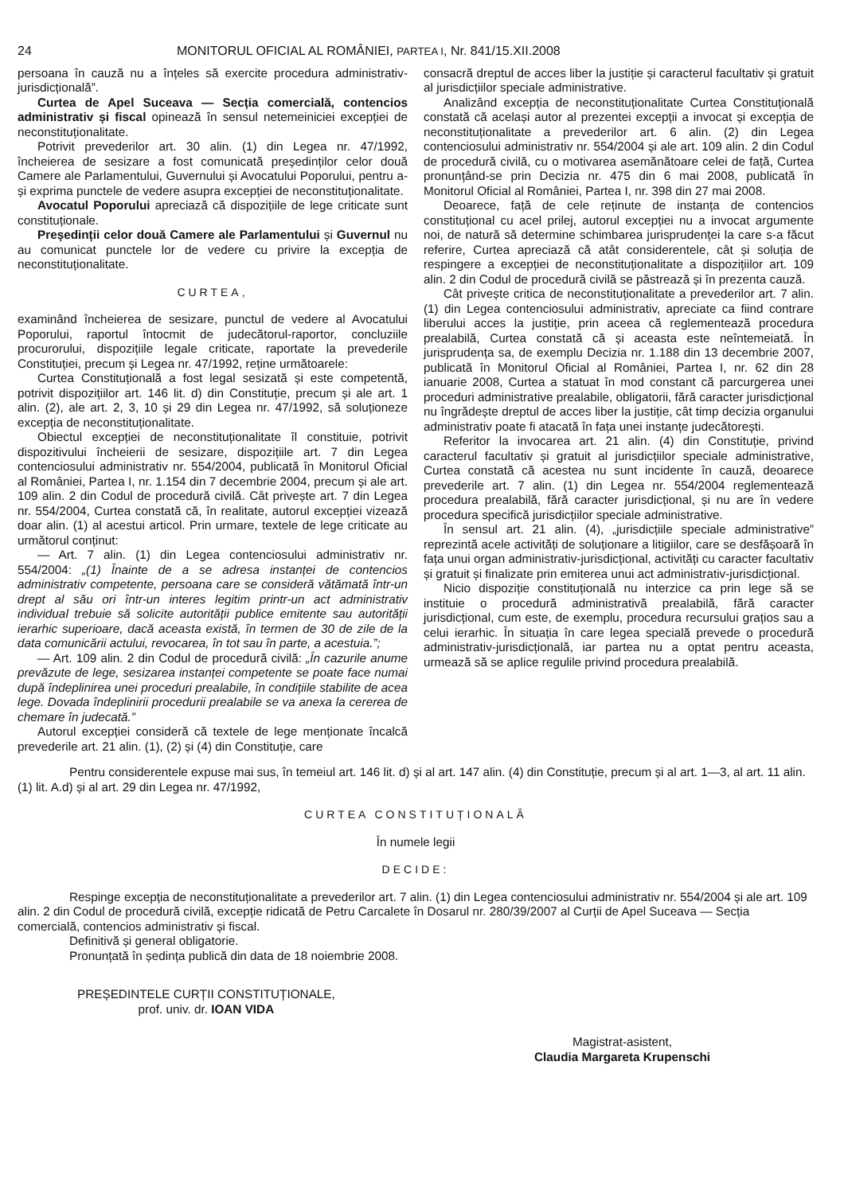24 MONITORUL OFICIAL AL ROMÂNIEI, PARTEA I, Nr. 841/15.XII.2008
persoana în cauză nu a înțeles să exercite procedura administrativ-jurisdicțională”.
Curtea de Apel Suceava — Secția comercială, contencios administrativ și fiscal opinează în sensul netemeiniciei excepției de neconstituționalitate.
Potrivit prevederilor art. 30 alin. (1) din Legea nr. 47/1992, încheierea de sesizare a fost comunicată președinților celor două Camere ale Parlamentului, Guvernului și Avocatului Poporului, pentru a-și exprima punctele de vedere asupra excepției de neconstituționalitate.
Avocatul Poporului apreciază că dispozițiile de lege criticate sunt constituționale.
Președinții celor două Camere ale Parlamentului și Guvernul nu au comunicat punctele lor de vedere cu privire la excepția de neconstituționalitate.
CURTEA,
examinând încheierea de sesizare, punctul de vedere al Avocatului Poporului, raportul întocmit de judecătorul-raportor, concluziile procurorului, dispozițiile legale criticate, raportate la prevederile Constituției, precum și Legea nr. 47/1992, reține următoarele:
Curtea Constituțională a fost legal sesizată și este competentă, potrivit dispozițiilor art. 146 lit. d) din Constituție, precum și ale art. 1 alin. (2), ale art. 2, 3, 10 și 29 din Legea nr. 47/1992, să soluționeze excepția de neconstituționalitate.
Obiectul excepției de neconstituționalitate îl constituie, potrivit dispozitivului încheierii de sesizare, dispozițiile art. 7 din Legea contenciosului administrativ nr. 554/2004, publicată în Monitorul Oficial al României, Partea I, nr. 1.154 din 7 decembrie 2004, precum și ale art. 109 alin. 2 din Codul de procedură civilă. Cât privește art. 7 din Legea nr. 554/2004, Curtea constată că, în realitate, autorul excepției vizează doar alin. (1) al acestui articol. Prin urmare, textele de lege criticate au următorul conținut:
— Art. 7 alin. (1) din Legea contenciosului administrativ nr. 554/2004: „(1) Înainte de a se adresa instanței de contencios administrativ competente, persoana care se consideră vătămată într-un drept al său ori într-un interes legitim printr-un act administrativ individual trebuie să solicite autorității publice emitente sau autorității ierarhic superioare, dacă aceasta există, în termen de 30 de zile de la data comunicării actului, revocarea, în tot sau în parte, a acestuia.”;
— Art. 109 alin. 2 din Codul de procedură civilă: „În cazurile anume prevăzute de lege, sesizarea instanței competente se poate face numai după îndeplinirea unei proceduri prealabile, în condițiile stabilite de acea lege. Dovada îndeplinirii procedurii prealabile se va anexa la cererea de chemare în judecată.”
Autorul excepției consideră că textele de lege menționate încalcă prevederile art. 21 alin. (1), (2) și (4) din Constituție, care
consacră dreptul de acces liber la justiție și caracterul facultativ și gratuit al jurisdicțiilor speciale administrative.
Analizând excepția de neconstituționalitate Curtea Constituțională constată că același autor al prezentei excepții a invocat și excepția de neconstituționalitate a prevederilor art. 6 alin. (2) din Legea contenciosului administrativ nr. 554/2004 și ale art. 109 alin. 2 din Codul de procedură civilă, cu o motivarea asemănătoare celei de față, Curtea pronunțând-se prin Decizia nr. 475 din 6 mai 2008, publicată în Monitorul Oficial al României, Partea I, nr. 398 din 27 mai 2008.
Deoarece, față de cele reținute de instanța de contencios constituțional cu acel prilej, autorul excepției nu a invocat argumente noi, de natură să determine schimbarea jurisprudenței la care s-a făcut referire, Curtea apreciază că atât considerentele, cât și soluția de respingere a excepției de neconstituționalitate a dispozițiilor art. 109 alin. 2 din Codul de procedură civilă se păstrează și în prezenta cauză.
Cât privește critica de neconstituționalitate a prevederilor art. 7 alin. (1) din Legea contenciosului administrativ, apreciate ca fiind contrare liberului acces la justiție, prin aceea că reglementează procedura prealabilă, Curtea constată că și aceasta este neîntemeiată. În jurisprudența sa, de exemplu Decizia nr. 1.188 din 13 decembrie 2007, publicată în Monitorul Oficial al României, Partea I, nr. 62 din 28 ianuarie 2008, Curtea a statuat în mod constant că parcurgerea unei proceduri administrative prealabile, obligatorii, fără caracter jurisdicțional nu îngrădește dreptul de acces liber la justiție, cât timp decizia organului administrativ poate fi atacată în fața unei instanțe judecătorești.
Referitor la invocarea art. 21 alin. (4) din Constituție, privind caracterul facultativ și gratuit al jurisdicțiilor speciale administrative, Curtea constată că acestea nu sunt incidente în cauză, deoarece prevederile art. 7 alin. (1) din Legea nr. 554/2004 reglementează procedura prealabilă, fără caracter jurisdicțional, și nu are în vedere procedura specifică jurisdicțiilor speciale administrative.
În sensul art. 21 alin. (4), „jurisdicțiile speciale administrative” reprezintă acele activități de soluționare a litigiilor, care se desfășoară în fața unui organ administrativ-jurisdicțional, activități cu caracter facultativ și gratuit și finalizate prin emiterea unui act administrativ-jurisdicțional.
Nicio dispoziție constituțională nu interzice ca prin lege să se instituie o procedură administrativă prealabilă, fără caracter jurisdicțional, cum este, de exemplu, procedura recursului grațios sau a celui ierarhic. În situația în care legea specială prevede o procedură administrativ-jurisdicțională, iar partea nu a optat pentru aceasta, urmează să se aplice regulile privind procedura prealabilă.
Pentru considerentele expuse mai sus, în temeiul art. 146 lit. d) și al art. 147 alin. (4) din Constituție, precum și al art. 1—3, al art. 11 alin. (1) lit. A.d) și al art. 29 din Legea nr. 47/1992,
CURTEA CONSTITUȚIONALĂ
În numele legii
DECIDE:
Respinge excepția de neconstituționalitate a prevederilor art. 7 alin. (1) din Legea contenciosului administrativ nr. 554/2004 și ale art. 109 alin. 2 din Codul de procedură civilă, excepție ridicată de Petru Carcalete în Dosarul nr. 280/39/2007 al Curții de Apel Suceava — Secția comercială, contencios administrativ și fiscal.
Definitivă și general obligatorie.
Pronunțată în ședința publică din data de 18 noiembrie 2008.
PREȘEDINTELE CURȚII CONSTITUȚIONALE,
prof. univ. dr. IOAN VIDA
Magistrat-asistent,
Claudia Margareta Krupenschi